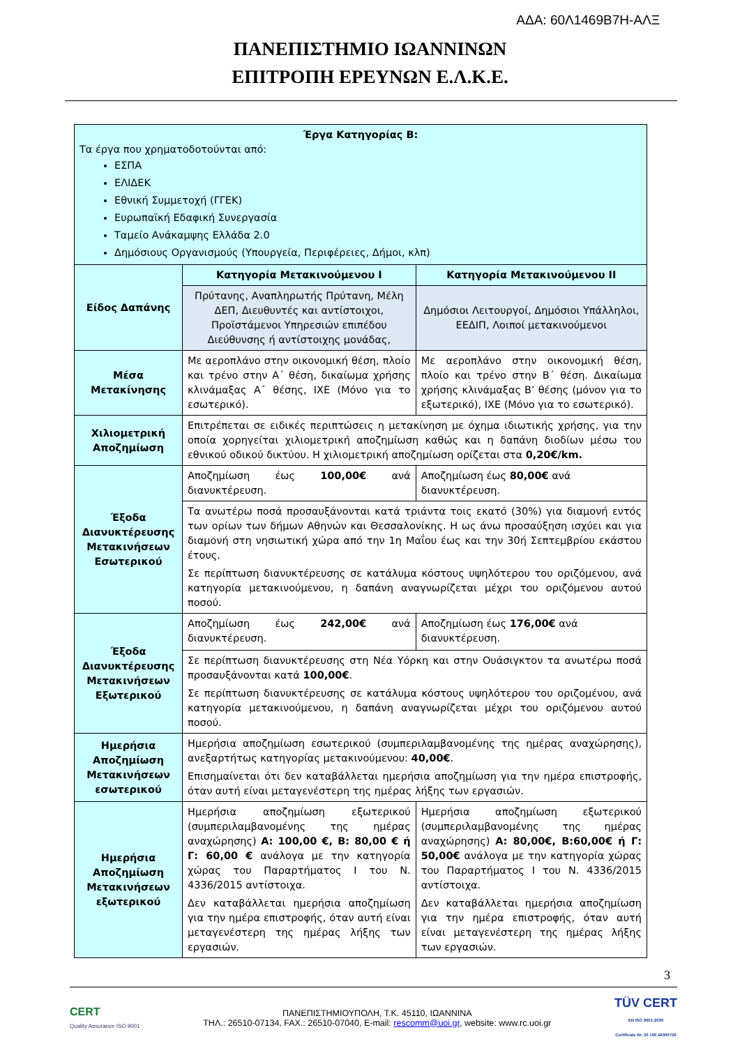ΑΔΑ: 60Λ1469Β7Η-ΑΛΞ
ΠΑΝΕΠΙΣΤΗΜΙΟ ΙΩΑΝΝΙΝΩΝ
ΕΠΙΤΡΟΠΗ ΕΡΕΥΝΩΝ Ε.Λ.Κ.Ε.
| Έργα Κατηγορίας Β: Τα έργα που χρηματοδοτούνται από: ΕΣΠΑ ΕΛΙΔΕΚ Εθνική Συμμετοχή (ΓΓΕΚ) Ευρωπαϊκή Εδαφική Συνεργασία Ταμείο Ανάκαμψης Ελλάδα 2.0 Δημόσιους Οργανισμούς (Υπουργεία, Περιφέρειες, Δήμοι, κλπ) | | |
| Είδος Δαπάνης | Κατηγορία Μετακινούμενου Ι | Κατηγορία Μετακινούμενου ΙΙ |
| | Πρύτανης, Αναπληρωτής Πρύτανη, Μέλη ΔΕΠ, Διευθυντές και αντίστοιχοι, Προϊστάμενοι Υπηρεσιών επιπέδου Διεύθυνσης ή αντίστοιχης μονάδας, | Δημόσιοι Λειτουργοί, Δημόσιοι Υπάλληλοι, ΕΕΔΙΠ, Λοιποί μετακινούμενοι |
| Μέσα Μετακίνησης | Με αεροπλάνο στην οικονομική θέση, πλοίο και τρένο στην Α΄ θέση, δικαίωμα χρήσης κλινάμαξας Α΄ θέσης, ΙΧΕ (Μόνο για το εσωτερικό). | Με αεροπλάνο στην οικονομική θέση, πλοίο και τρένο στην Β΄ θέση. Δικαίωμα χρήσης κλινάμαξας Β’ θέσης (μόνον για το εξωτερικό), ΙΧΕ (Μόνο για το εσωτερικό). |
| Χιλιομετρική Αποζημίωση | Επιτρέπεται σε ειδικές περιπτώσεις η μετακίνηση με όχημα ιδιωτικής χρήσης, για την οποία χορηγείται χιλιομετρική αποζημίωση καθώς και η δαπάνη διοδίων μέσω του εθνικού οδικού δικτύου. Η χιλιομετρική αποζημίωση ορίζεται στα 0,20€/km. | |
| Έξοδα Διανυκτέρευσης Μετακινήσεων Εσωτερικού | Αποζημίωση έως 100,00€ ανά διανυκτέρευση. | Αποζημίωση έως 80,00€ ανά διανυκτέρευση. |
| | Τα ανωτέρω ποσά προσαυξάνονται κατά τριάντα τοις εκατό (30%) για διαμονή εντός των ορίων των δήμων Αθηνών και Θεσσαλονίκης. Η ως άνω προσαύξηση ισχύει και για διαμονή στη νησιωτική χώρα από την 1η Μαΐου έως και την 30ή Σεπτεμβρίου εκάστου έτους. Σε περίπτωση διανυκτέρευσης σε κατάλυμα κόστους υψηλότερου του οριζόμενου, ανά κατηγορία μετακινούμενου, η δαπάνη αναγνωρίζεται μέχρι του οριζόμενου αυτού ποσού. | |
| Έξοδα Διανυκτέρευσης Μετακινήσεων Εξωτερικού | Αποζημίωση έως 242,00€ ανά διανυκτέρευση. | Αποζημίωση έως 176,00€ ανά διανυκτέρευση. |
| | Σε περίπτωση διανυκτέρευσης στη Νέα Υόρκη και στην Ουάσιγκτον τα ανωτέρω ποσά προσαυξάνονται κατά 100,00€ . Σε περίπτωση διανυκτέρευσης σε κατάλυμα κόστους υψηλότερου του οριζομένου, ανά κατηγορία μετακινούμενου, η δαπάνη αναγνωρίζεται μέχρι του οριζόμενου αυτού ποσού. | |
| Ημερήσια Αποζημίωση Μετακινήσεων εσωτερικού | Ημερήσια αποζημίωση εσωτερικού (συμπεριλαμβανομένης της ημέρας αναχώρησης), ανεξαρτήτως κατηγορίας μετακινούμενου: 40,00€ . Επισημαίνεται ότι δεν καταβάλλεται ημερήσια αποζημίωση για την ημέρα επιστροφής, όταν αυτή είναι μεταγενέστερη της ημέρας λήξης των εργασιών. | |
| Ημερήσια Αποζημίωση Μετακινήσεων εξωτερικού | Ημερήσια αποζημίωση εξωτερικού (συμπεριλαμβανομένης της ημέρας αναχώρησης) Α: 100,00 €, Β: 80,00 € ή Γ: 60,00 € ανάλογα με την κατηγορία χώρας του Παραρτήματος Ι του Ν. 4336/2015 αντίστοιχα. Δεν καταβάλλεται ημερήσια αποζημίωση για την ημέρα επιστροφής, όταν αυτή είναι μεταγενέστερη της ημέρας λήξης των εργασιών. | Ημερήσια αποζημίωση εξωτερικού (συμπεριλαμβανομένης της ημέρας αναχώρησης) Α: 80,00€, Β:60,00€ ή Γ: 50,00€ ανάλογα με την κατηγορία χώρας του Παραρτήματος Ι του Ν. 4336/2015 αντίστοιχα. Δεν καταβάλλεται ημερήσια αποζημίωση για την ημέρα επιστροφής, όταν αυτή είναι μεταγενέστερη της ημέρας λήξης των εργασιών. |
3
CERT
Quality Assurance ISO 9001
ΠΑΝΕΠΙΣΤΗΜΙΟΥΠΟΛΗ, Τ.Κ. 45110, ΙΩΑΝΝΙΝΑ
ΤΗΛ.: 26510-07134, FAX.: 26510-07040, E-mail: rescomm@uoi.gr, website: www.rc.uoi.gr
TÜV CERT
EN ISO 9001:2000
Certificate Nr. 20 100 42000726